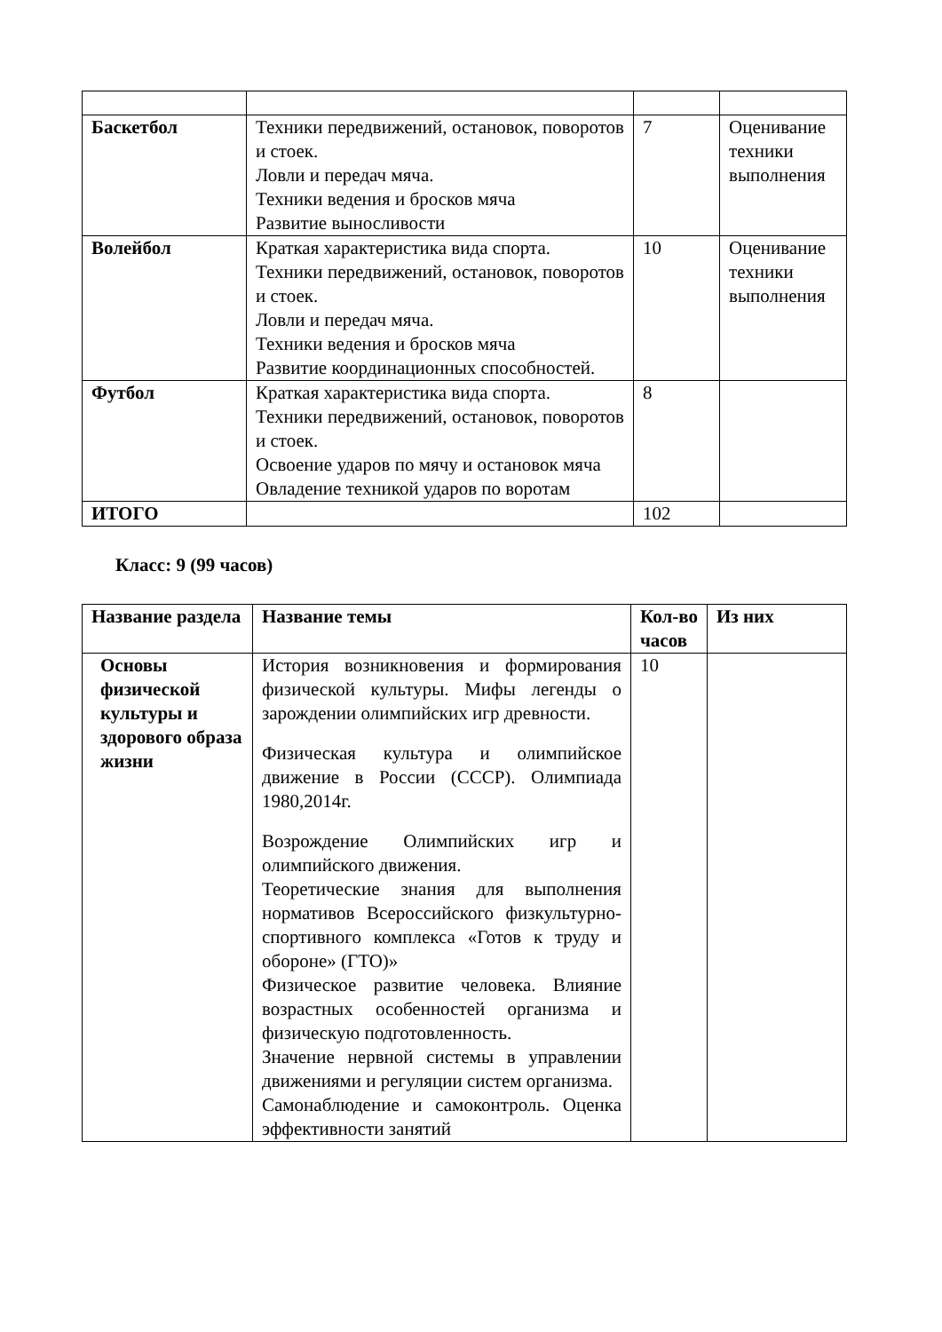| Баскетбол | Техники передвижений, остановок, поворотов и стоек. Ловли и передач мяча. Техники ведения и бросков мяча Развитие выносливости | 7 | Оценивание техники выполнения |
| Волейбол | Краткая характеристика вида спорта. Техники передвижений, остановок, поворотов и стоек. Ловли и передач мяча. Техники ведения и бросков мяча Развитие координационных способностей. | 10 | Оценивание техники выполнения |
| Футбол | Краткая характеристика вида спорта. Техники передвижений, остановок, поворотов и стоек. Освоение ударов по мячу и остановок мяча Овладение техникой ударов по воротам | 8 | |
| ИТОГО | | 102 | |
Класс: 9 (99 часов)
| Название раздела | Название темы | Кол-во часов | Из них |
| --- | --- | --- | --- |
| Основы физической культуры и здорового образа жизни | История возникновения и формирования физической культуры. Мифы легенды о зарождении олимпийских игр древности. Физическая культура и олимпийское движение в России (СССР). Олимпиада 1980,2014г. Возрождение Олимпийских игр и олимпийского движения. Теоретические знания для выполнения нормативов Всероссийского физкультурно-спортивного комплекса «Готов к труду и обороне» (ГТО)» Физическое развитие человека. Влияние возрастных особенностей организма и физическую подготовленность. Значение нервной системы в управлении движениями и регуляции систем организма. Самонаблюдение и самоконтроль. Оценка эффективности занятий | 10 | |